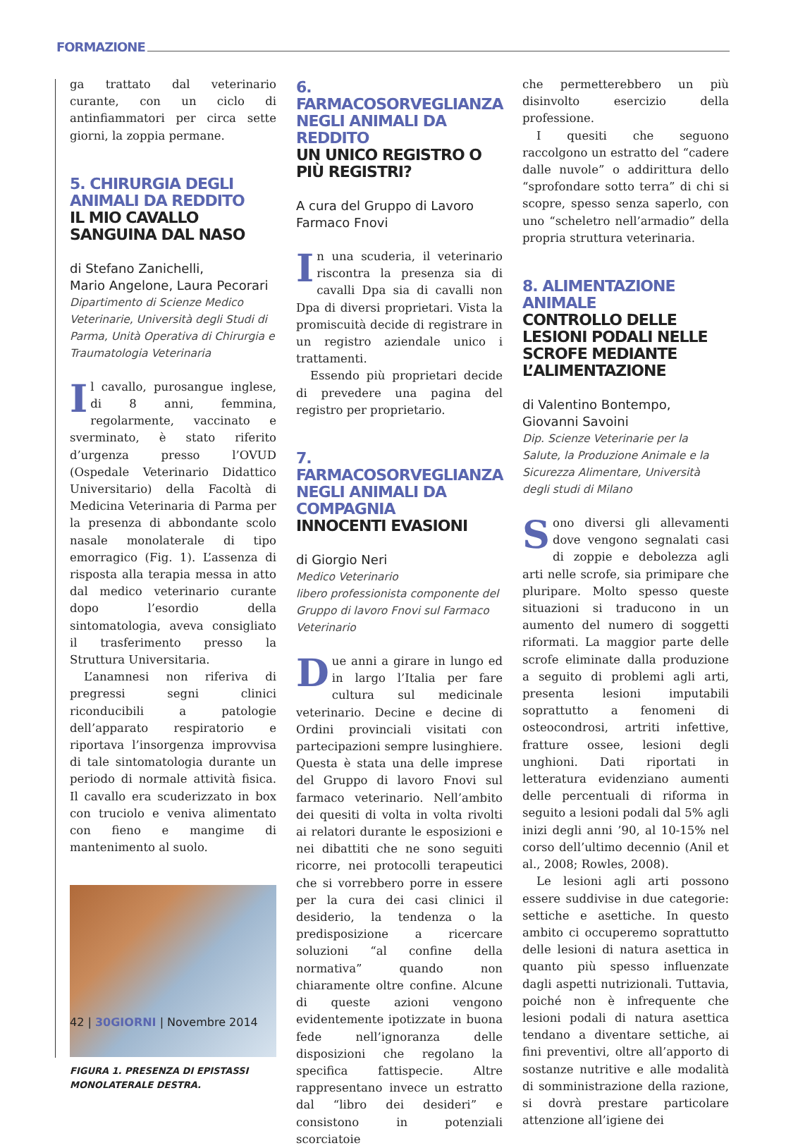FORMAZIONE
ga trattato dal veterinario curante, con un ciclo di antinfiammatori per circa sette giorni, la zoppia permane.
5. CHIRURGIA DEGLI ANIMALI DA REDDITO
IL MIO CAVALLO SANGUINA DAL NASO
di Stefano Zanichelli,
Mario Angelone, Laura Pecorari
Dipartimento di Scienze Medico Veterinarie, Università degli Studi di Parma, Unità Operativa di Chirurgia e Traumatologia Veterinaria
Il cavallo, purosangue inglese, di 8 anni, femmina, regolarmente, vaccinato e sverminato, è stato riferito d’urgenza presso l’OVUD (Ospedale Veterinario Didattico Universitario) della Facoltà di Medicina Veterinaria di Parma per la presenza di abbondante scolo nasale monolaterale di tipo emorragico (Fig. 1). L’assenza di risposta alla terapia messa in atto dal medico veterinario curante dopo l’esordio della sintomatologia, aveva consigliato il trasferimento presso la Struttura Universitaria.
L’anamnesi non riferiva di pregressi segni clinici riconducibili a patologie dell’apparato respiratorio e riportava l’insorgenza improvvisa di tale sintomatologia durante un periodo di normale attività fisica. Il cavallo era scuderizzato in box con truciolo e veniva alimentato con fieno e mangime di mantenimento al suolo.
FIGURA 1. PRESENZA DI EPISTASSI MONOLATERALE DESTRA.
6. FARMACOSORVEGLIANZA NEGLI ANIMALI DA REDDITO
UN UNICO REGISTRO O PIÙ REGISTRI?
A cura del Gruppo di Lavoro Farmaco Fnovi
In una scuderia, il veterinario riscontra la presenza sia di cavalli Dpa sia di cavalli non Dpa di diversi proprietari. Vista la promiscuità decide di registrare in un registro aziendale unico i trattamenti.
Essendo più proprietari decide di prevedere una pagina del registro per proprietario.
7. FARMACOSORVEGLIANZA NEGLI ANIMALI DA COMPAGNIA
INNOCENTI EVASIONI
di Giorgio Neri
Medico Veterinario
libero professionista componente del Gruppo di lavoro Fnovi sul Farmaco Veterinario
Due anni a girare in lungo ed in largo l’Italia per fare cultura sul medicinale veterinario. Decine e decine di Ordini provinciali visitati con partecipazioni sempre lusinghiere. Questa è stata una delle imprese del Gruppo di lavoro Fnovi sul farmaco veterinario. Nell’ambito dei quesiti di volta in volta rivolti ai relatori durante le esposizioni e nei dibattiti che ne sono seguiti ricorre, nei protocolli terapeutici che si vorrebbero porre in essere per la cura dei casi clinici il desiderio, la tendenza o la predisposizione a ricercare soluzioni “al confine della normativa” quando non chiaramente oltre confine. Alcune di queste azioni vengono evidentemente ipotizzate in buona fede nell’ignoranza delle disposizioni che regolano la specifica fattispecie. Altre rappresentano invece un estratto dal “libro dei desideri” e consistono in potenziali scorciatoie
che permetterebbero un più disinvolto esercizio della professione.
I quesiti che seguono raccolgono un estratto del “cadere dalle nuvole” o addirittura dello “sprofondare sotto terra” di chi si scopre, spesso senza saperlo, con uno “scheletro nell’armadio” della propria struttura veterinaria.
8. ALIMENTAZIONE ANIMALE
CONTROLLO DELLE LESIONI PODALI NELLE SCROFE MEDIANTE L’ALIMENTAZIONE
di Valentino Bontempo,
Giovanni Savoini
Dip. Scienze Veterinarie per la Salute, la Produzione Animale e la Sicurezza Alimentare, Università degli studi di Milano
Sono diversi gli allevamenti dove vengono segnalati casi di zoppie e debolezza agli arti nelle scrofe, sia primipare che pluripare. Molto spesso queste situazioni si traducono in un aumento del numero di soggetti riformati. La maggior parte delle scrofe eliminate dalla produzione a seguito di problemi agli arti, presenta lesioni imputabili soprattutto a fenomeni di osteocondrosi, artriti infettive, fratture ossee, lesioni degli unghioni. Dati riportati in letteratura evidenziano aumenti delle percentuali di riforma in seguito a lesioni podali dal 5% agli inizi degli anni ’90, al 10-15% nel corso dell’ultimo decennio (Anil et al., 2008; Rowles, 2008).
Le lesioni agli arti possono essere suddivise in due categorie: settiche e asettiche. In questo ambito ci occuperemo soprattutto delle lesioni di natura asettica in quanto più spesso influenzate dagli aspetti nutrizionali. Tuttavia, poiché non è infrequente che lesioni podali di natura asettica tendano a diventare settiche, ai fini preventivi, oltre all’apporto di sostanze nutritive e alle modalità di somministrazione della razione, si dovrà prestare particolare attenzione all’igiene dei
42 | 30GIORNI | Novembre 2014